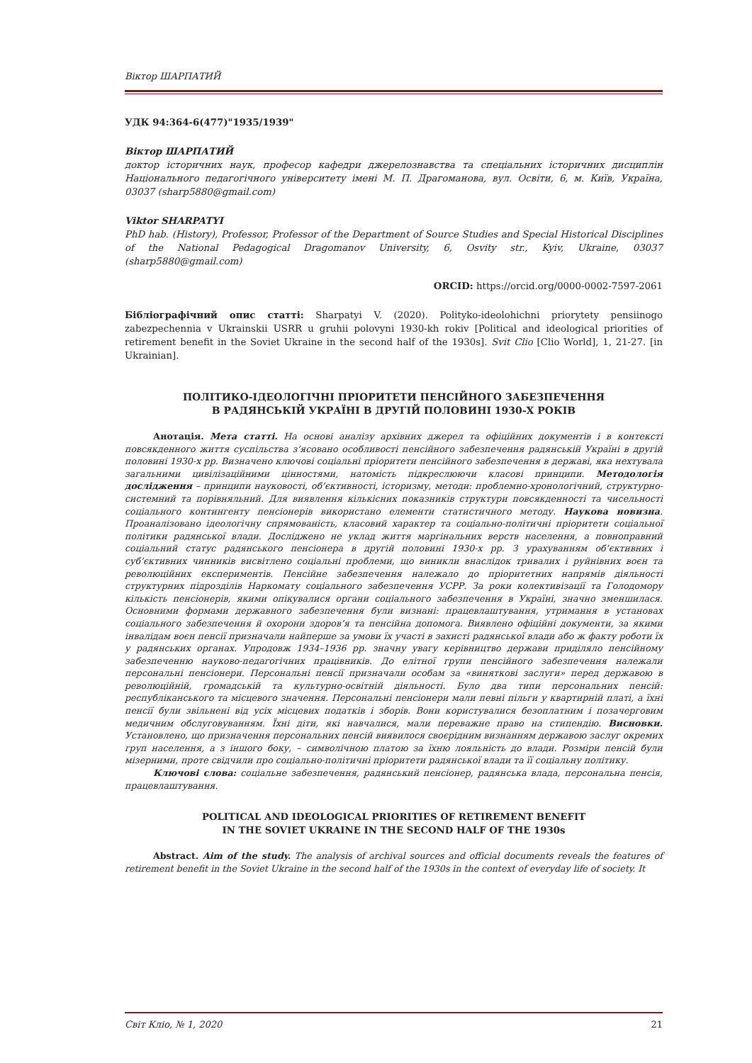Віктор ШАРПАТИЙ
УДК 94:364-6(477)"1935/1939"
Віктор ШАРПАТИЙ
доктор історичних наук, професор кафедри джерелознавства та спеціальних історичних дисциплін Національного педагогічного університету імені М. П. Драгоманова, вул. Освіти, 6, м. Київ, Україна, 03037 (sharp5880@gmail.com)
Viktor SHARPATYI
PhD hab. (History), Professor, Professor of the Department of Source Studies and Special Historical Disciplines of the National Pedagogical Dragomanov University, 6, Osvity str., Kyiv, Ukraine, 03037 (sharp5880@gmail.com)
ORCID: https://orcid.org/0000-0002-7597-2061
Бібліографічний опис статті: Sharpatyi V. (2020). Polityko-ideolohichni priorytety pensiinogo zabezpechennia v Ukrainskii USRR u gruhii polovyni 1930-kh rokiv [Political and ideological priorities of retirement benefit in the Soviet Ukraine in the second half of the 1930s]. Svit Clio [Clio World], 1, 21-27. [in Ukrainian].
ПОЛІТИКО-ІДЕОЛОГІЧНІ ПРІОРИТЕТИ ПЕНСІЙНОГО ЗАБЕЗПЕЧЕННЯ
В РАДЯНСЬКІЙ УКРАЇНІ В ДРУГІЙ ПОЛОВИНІ 1930-Х РОКІВ
Анотація. Мета статті. На основі аналізу архівних джерел та офіційних документів і в контексті повсякденного життя суспільства з’ясовано особливості пенсійного забезпечення радянській Україні в другій половині 1930-х рр. Визначено ключові соціальні пріоритети пенсійного забезпечення в державі, яка нехтувала загальними цивілізаційними цінностями, натомість підкреслюючи класові принципи. Методологія дослідження – принципи науковості, об’єктивності, історизму, методи: проблемно-хронологічний, структурно-системний та порівняльний. Для виявлення кількісних показників структури повсякденності та чисельності соціального контингенту пенсіонерів використано елементи статистичного методу. Наукова новизна. Проаналізовано ідеологічну спрямованість, класовий характер та соціально-політичні пріоритети соціальної політики радянської влади. Досліджено не уклад життя маргінальних верств населення, а повноправний соціальний статус радянського пенсіонера в другій половині 1930-х рр. З урахуванням об’єктивних і суб’єктивних чинників висвітлено соціальні проблеми, що виникли внаслідок тривалих і руйнівних воєн та революційних експериментів. Пенсійне забезпечення належало до пріоритетних напрямів діяльності структурних підрозділів Наркомату соціального забезпечення УСРР. За роки колективізації та Голодомору кількість пенсіонерів, якими опікувалися органи соціального забезпечення в Україні, значно зменшилася. Основними формами державного забезпечення були визнані: працевлаштування, утримання в установах соціального забезпечення й охорони здоров’я та пенсійна допомога. Виявлено офіційні документи, за якими інвалідам воєн пенсії призначали найперше за умови їх участі в захисті радянської влади або ж факту роботи їх у радянських органах. Упродовж 1934–1936 рр. значну увагу керівництво держави приділяло пенсійному забезпеченню науково-педагогічних працівників. До елітної групи пенсійного забезпечення належали персональні пенсіонери. Персональні пенсії призначали особам за «виняткові заслуги» перед державою в революційній, громадській та культурно-освітній діяльності. Було два типи персональних пенсій: республіканського та місцевого значення. Персональні пенсіонери мали певні пільги у квартирній платі, а їхні пенсії були звільнені від усіх місцевих податків і зборів. Вони користувалися безоплатним і позачерговим медичним обслуговуванням. Їхні діти, які навчалися, мали переважне право на стипендію. Висновки. Установлено, що призначення персональних пенсій виявилося своєрідним визнанням державою заслуг окремих груп населення, а з іншого боку, – символічною платою за їхню лояльність до влади. Розміри пенсій були мізерними, проте свідчили про соціально-політичні пріоритети радянської влади та її соціальну політику.
Ключові слова: соціальне забезпечення, радянський пенсіонер, радянська влада, персональна пенсія, працевлаштування.
POLITICAL AND IDEOLOGICAL PRIORITIES OF RETIREMENT BENEFIT
IN THE SOVIET UKRAINE IN THE SECOND HALF OF THE 1930s
Abstract. Aim of the study. The analysis of archival sources and official documents reveals the features of retirement benefit in the Soviet Ukraine in the second half of the 1930s in the context of everyday life of society. It
Світ Клio, № 1, 2020 21